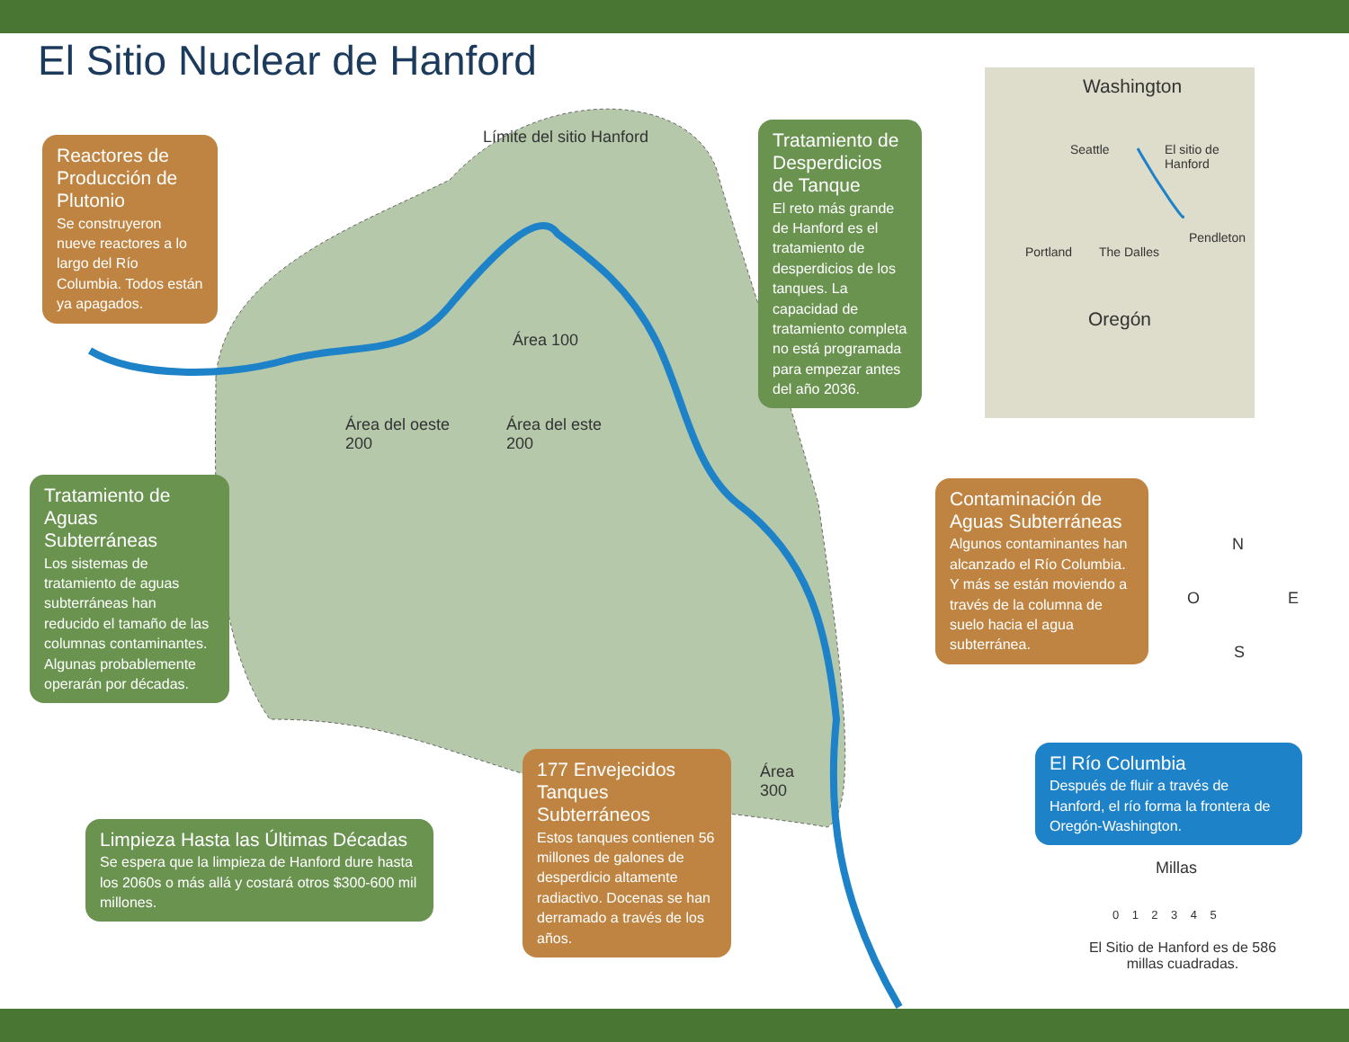El Sitio Nuclear de Hanford
Límite del sitio Hanford
Área 100
Área del oeste
200
Área del este
200
Área
300
Washington
Seattle
El sitio de
Hanford
Portland The Dalles
Pendleton
Oregón
N
O E
S
Millas
0 1 2 3 4 5
El Sitio de Hanford es de 586 millas cuadradas.
Reactores de Producción de Plutonio
Se construyeron nueve reactores a lo largo del Río Columbia. Todos están ya apagados.
Tratamiento de Desperdicios de Tanque
El reto más grande de Hanford es el tratamiento de desperdicios de los tanques. La capacidad de tratamiento completa no está programada para empezar antes del año 2036.
Tratamiento de Aguas Subterráneas
Los sistemas de tratamiento de aguas subterráneas han reducido el tamaño de las columnas contaminantes. Algunas probablemente operarán por décadas.
Contaminación de Aguas Subterráneas
Algunos contaminantes han alcanzado el Río Columbia. Y más se están moviendo a través de la columna de suelo hacia el agua subterránea.
El Río Columbia
Después de fluir a través de Hanford, el río forma la frontera de Oregón-Washington.
Limpieza Hasta las Últimas Décadas
Se espera que la limpieza de Hanford dure hasta los 2060s o más allá y costará otros $300-600 mil millones.
177 Envejecidos Tanques Subterráneos
Estos tanques contienen 56 millones de galones de desperdicio altamente radiactivo. Docenas se han derramado a través de los años.